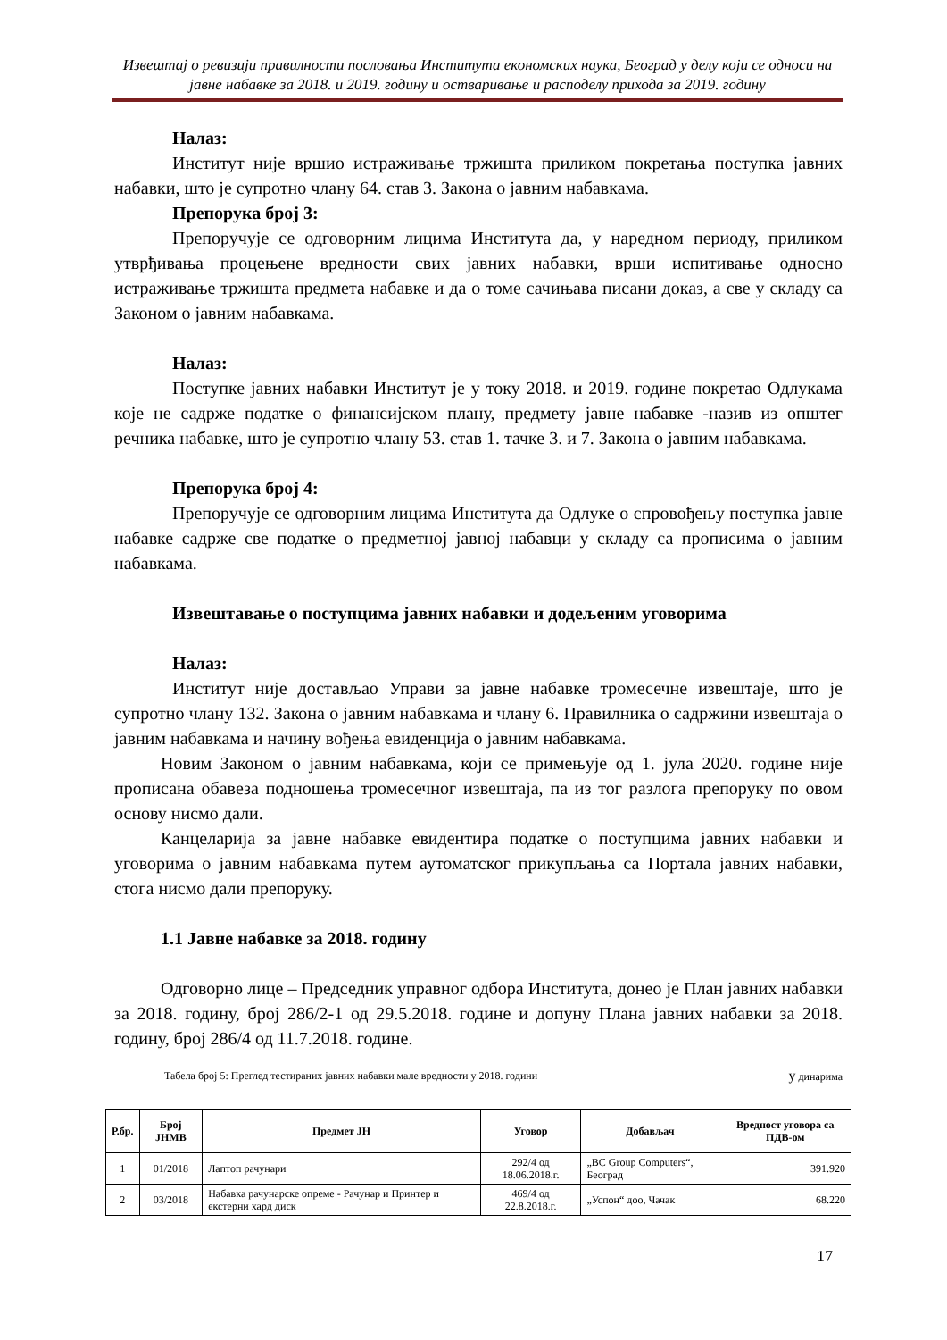Извештај о ревизији правилности пословања Института економских наука, Београд у делу који се односи на јавне набавке за 2018. и 2019. годину и остваривање и расподелу прихода за 2019. годину
Налаз:
Институт није вршио истраживање тржишта приликом покретања поступка јавних набавки, што је супротно члану 64. став 3. Закона о јавним набавкама.
Препорука број 3:
Препоручује се одговорним лицима Института да, у наредном периоду, приликом утврђивања процењене вредности свих јавних набавки, врши испитивање односно истраживање тржишта предмета набавке и да о томе сачињава писани доказ, а све у складу са Законом о јавним набавкама.
Налаз:
Поступке јавних набавки Институт је у току 2018. и 2019. године покретао Одлукама које не садрже податке о финансијском плану, предмету јавне набавке -назив из општег речника набавке, што је супротно члану 53. став 1. тачке 3. и 7. Закона о јавним набавкама.
Препорука број 4:
Препоручује се одговорним лицима Института да Одлуке о спровођењу поступка јавне набавке садрже све податке о предметној јавној набавци у складу са прописима о јавним набавкама.
Извештавање о поступцима јавних набавки и додељеним уговорима
Налаз:
Институт није достављао Управи за јавне набавке тромесечне извештаје, што је супротно члану 132. Закона о јавним набавкама и члану 6. Правилника о садржини извештаја о јавним набавкама и начину вођења евиденција о јавним набавкама.
Новим Законом о јавним набавкама, који се примењује од 1. јула 2020. године није прописана обавеза подношења тромесечног извештаја, па из тог разлога препоруку по овом основу нисмо дали.
Канцеларија за јавне набавке евидентира податке о поступцима јавних набавки и уговорима о јавним набавкама путем аутоматског прикупљања са Портала јавних набавки, стога нисмо дали препоруку.
1.1 Јавне набавке за 2018. годину
Одговорно лице – Председник управног одбора Института, донео је План јавних набавки за 2018. годину, број 286/2-1 од 29.5.2018. године и допуну Плана јавних набавки за 2018. годину, број 286/4 од 11.7.2018. године.
Табела број 5: Преглед тестираних јавних набавки мале вредности у 2018. години у динарима
| Р.бр. | Број ЈНМВ | Предмет ЈН | Уговор | Добављач | Вредност уговора са ПДВ-ом |
| --- | --- | --- | --- | --- | --- |
| 1 | 01/2018 | Лаптоп рачунари | 292/4 од 18.06.2018.г. | „BC Group Computers“, Београд | 391.920 |
| 2 | 03/2018 | Набавка рачунарске опреме - Рачунар и Принтер и екстерни хард диск | 469/4 од 22.8.2018.г. | „Успон“ доо, Чачак | 68.220 |
17